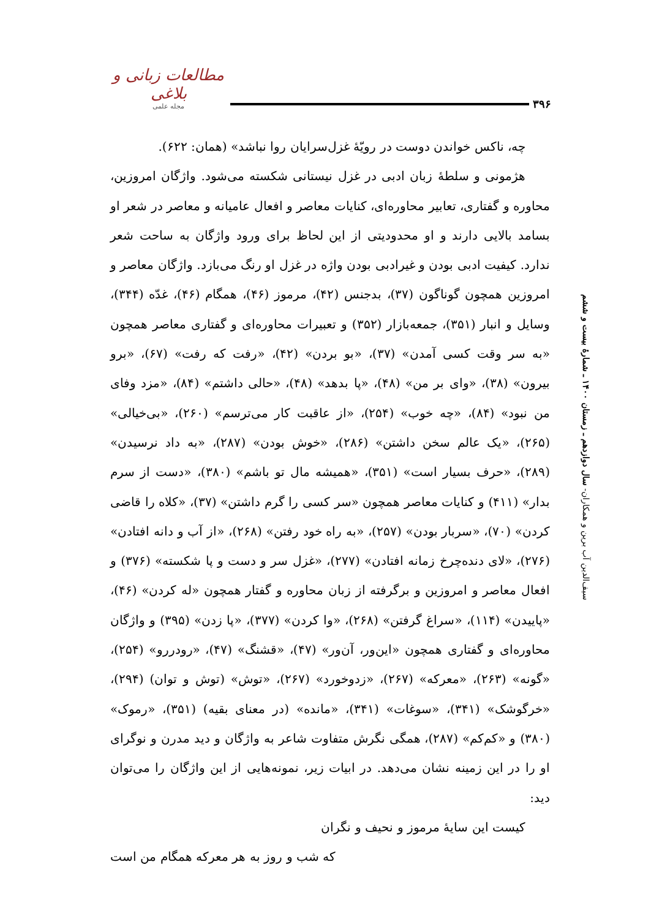مطالعات زبانی و بلاغی
مجله علمی
۳۹۶
چه، ناکس خواندن دوست در رویّهٔ غزل‌سرایان روا نباشد» (همان: ۶۲۲).
هژمونی و سلطهٔ زبان ادبی در غزل نیستانی شکسته می‌شود. واژگان امروزین، محاوره و گفتاری، تعابیر محاوره‌ای، کنایات معاصر و افعال عامیانه و معاصر در شعر او بسامد بالایی دارند و او محدودیتی از این لحاظ برای ورود واژگان به ساحت شعر ندارد. کیفیت ادبی بودن و غیرادبی بودن واژه در غزل او رنگ می‌بازد. واژگان معاصر و امروزین همچون گوناگون (۳۷)، بدجنس (۴۲)، مرموز (۴۶)، همگام (۴۶)، غدّه (۳۴۴)، وسایل و انبار (۳۵۱)، جمعه‌بازار (۳۵۲) و تعبیرات محاوره‌ای و گفتاری معاصر همچون «به سر وقت کسی آمدن» (۳۷)، «بو بردن» (۴۲)، «رفت که رفت» (۶۷)، «برو بیرون» (۳۸)، «وای بر من» (۴۸)، «پا بدهد» (۴۸)، «حالی داشتم» (۸۴)، «مزد وفای من نبود» (۸۴)، «چه خوب» (۲۵۴)، «از عاقبت کار می‌ترسم» (۲۶۰)، «بی‌خیالی» (۲۶۵)، «یک عالم سخن داشتن» (۲۸۶)، «خوش بودن» (۲۸۷)، «به داد نرسیدن» (۲۸۹)، «حرف بسیار است» (۳۵۱)، «همیشه مال تو باشم» (۳۸۰)، «دست از سرم بدار» (۴۱۱) و کنایات معاصر همچون «سر کسی را گرم داشتن» (۳۷)، «کلاه را قاضی کردن» (۷۰)، «سربار بودن» (۲۵۷)، «به راه خود رفتن» (۲۶۸)، «از آب و دانه افتادن» (۲۷۶)، «لای دنده‌چرخ زمانه افتادن» (۲۷۷)، «غزل سر و دست و پا شکسته» (۳۷۶) و افعال معاصر و امروزین و برگرفته از زبان محاوره و گفتار همچون «له کردن» (۴۶)، «پاییدن» (۱۱۴)، «سراغ گرفتن» (۲۶۸)، «وا کردن» (۳۷۷)، «پا زدن» (۳۹۵) و واژگان محاوره‌ای و گفتاری همچون «این‌ور، آن‌ور» (۴۷)، «قشنگ» (۴۷)، «رودررو» (۲۵۴)، «گونه» (۲۶۳)، «معرکه» (۲۶۷)، «زدوخورد» (۲۶۷)، «توش» (توش و توان) (۲۹۴)، «خرگوشک» (۳۴۱)، «سوغات» (۳۴۱)، «مانده» (در معنای بقیه) (۳۵۱)، «رموک» (۳۸۰) و «کم‌کم» (۲۸۷)، همگی نگرش متفاوت شاعر به واژگان و دید مدرن و نوگرای او را در این زمینه نشان می‌دهد. در ابیات زیر، نمونه‌هایی از این واژگان را می‌توان دید:
کیست این سایهٔ مرموز و نحیف و نگران
که شب و روز به هر معرکه همگام من است
سیف‌الدین آب برین و همکاران- سال دوازدهم ـ زمستان ۱۴۰۰ ـ شمارهٔ بیست و ششم